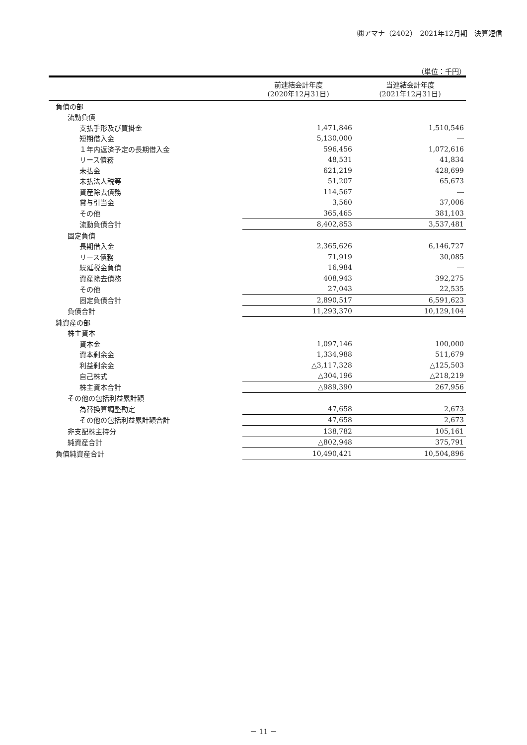㈱アマナ（2402）　2021年12月期　決算短信
（単位：千円）
| | 前連結会計年度 (2020年12月31日) | 当連結会計年度 (2021年12月31日) |
| --- | --- | --- |
| 負債の部 | | |
| 流動負債 | | |
| 支払手形及び買掛金 | 1,471,846 | 1,510,546 |
| 短期借入金 | 5,130,000 | ― |
| １年内返済予定の長期借入金 | 596,456 | 1,072,616 |
| リース債務 | 48,531 | 41,834 |
| 未払金 | 621,219 | 428,699 |
| 未払法人税等 | 51,207 | 65,673 |
| 資産除去債務 | 114,567 | ― |
| 賞与引当金 | 3,560 | 37,006 |
| その他 | 365,465 | 381,103 |
| 流動負債合計 | 8,402,853 | 3,537,481 |
| 固定負債 | | |
| 長期借入金 | 2,365,626 | 6,146,727 |
| リース債務 | 71,919 | 30,085 |
| 繰延税金負債 | 16,984 | ― |
| 資産除去債務 | 408,943 | 392,275 |
| その他 | 27,043 | 22,535 |
| 固定負債合計 | 2,890,517 | 6,591,623 |
| 負債合計 | 11,293,370 | 10,129,104 |
| 純資産の部 | | |
| 株主資本 | | |
| 資本金 | 1,097,146 | 100,000 |
| 資本剰余金 | 1,334,988 | 511,679 |
| 利益剰余金 | △3,117,328 | △125,503 |
| 自己株式 | △304,196 | △218,219 |
| 株主資本合計 | △989,390 | 267,956 |
| その他の包括利益累計額 | | |
| 為替換算調整勘定 | 47,658 | 2,673 |
| その他の包括利益累計額合計 | 47,658 | 2,673 |
| 非支配株主持分 | 138,782 | 105,161 |
| 純資産合計 | △802,948 | 375,791 |
| 負債純資産合計 | 10,490,421 | 10,504,896 |
－ 11 －